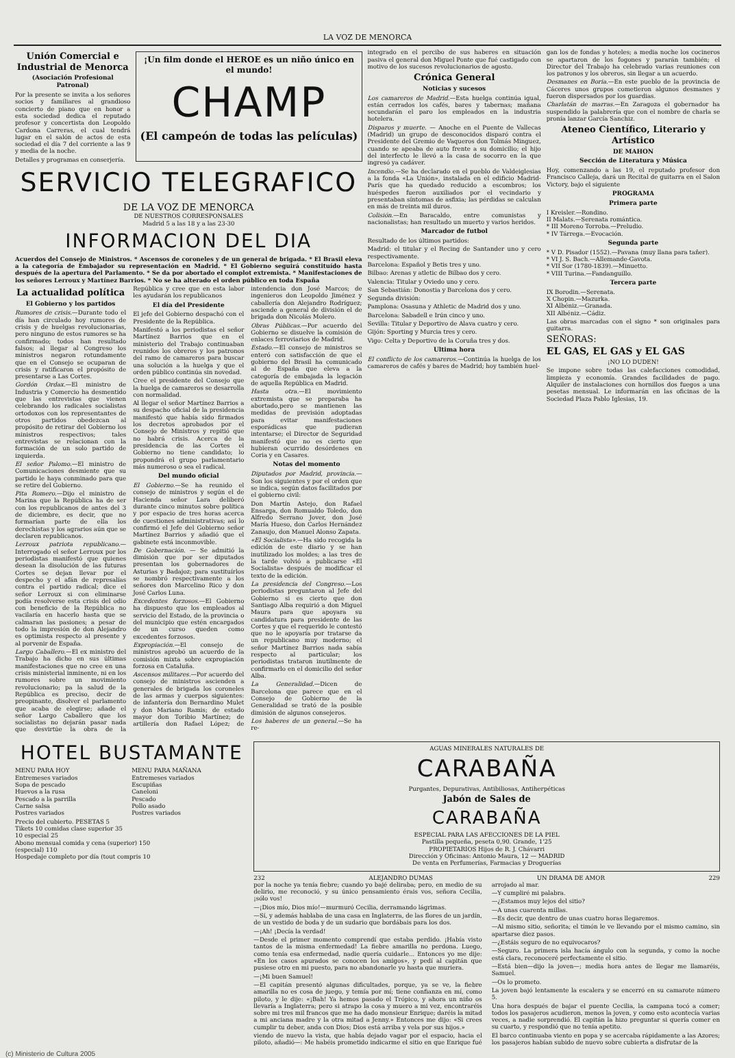LA VOZ DE MENORCA
Unión Comercial e Industrial de Menorca
(Asociación Profesional Patronal)
Por la presente se invita a los señores socios y familiares al grandioso concierto de piano que en honor a esta sociedad dedica el reputado profesor y concertista don Leopoldo Cardona Carreras, el cual tendrá lugar en el salón de actos de esta sociedad el día 7 del corriente a las 9 y media de la noche.
Detalles y programas en conserjería.
¡Un film donde el HEROE es un niño único en el mundo!
CHAMP
(El campeón de todas las películas)
SERVICIO TELEGRAFICO
DE LA VOZ DE MENORCA
DE NUESTROS CORRESPONSALES
Madrid 5 a las 18 y a las 23-30
INFORMACION DEL DIA
Acuerdos del Consejo de Ministros. * Ascensos de coroneles y de un general de brigada. * El Brasil eleva a la categoría de Embajador su representación en Madrid. * El Gobierno seguirá constituído hasta después de la apertura del Parlamento. * Se da por abortado el complot extremista. * Manifestaciones de los señores Lerroux y Martínez Barrios. * No se ha alterado el orden público en toda España
La actualidad política
El Gobierno y los partidos
Rumores de crisis.—Durante todo el día han circulado hoy rumores de crisis y de huelgas revolucionarias, pero ninguno de estos rumores se ha confirmado; todos han resultado falsos; al llegar al Congreso los ministros negaron rotundamente que en el Consejo se ocuparan de crisis y ratificaron el propósito de presentarse a Las Cortes.
Gordón Ordax.—El ministro de Industria y Comercio ha desmentido que las entrevistas que vienen celebrando los radicales socialistas ortodoxos con los representantes de otros partidos obedezcan al propósito de retirar del Gobierno los ministros respectivos; tales entrevistas se relacionan con la formación de un solo partido de izquierda.
El señor Palomo.—El ministro de Comunicaciones desmiente que su partido le haya conminado para que se retire del Gobierno.
Pita Romero.—Dijo el ministro de Marina que la República ha de ser con los republicanos de antes del 3 de diciembre, es decir, que no formarían parte de ella los derechistas y los agrarios aún que se declaren republicanos.
Lerroux patriota republicano.—Interrogado el señor Lerroux por los periodistas manifestó que quienes desean la disolución de las futuras Cortes se dejan llevar por el despecho y el afán de represalías contra el partido radical; dice el señor Lerroux si con eliminarse podía resolverse esta crisis del odio con beneficio de la República no vacilaría en hacerlo hasta que se calmaran las pasiones; a pesar de todo la impresión de don Alejandro es optimista respecto al presente y al porvenir de España.
Largo Caballero.—El ex ministro del Trabajo ha dicho en sus últimas manifestaciones que no cree en una crisis ministerial inminente, ni en los rumores sobre un movimiento revolucionario; pa la salud de la República es preciso, decir de preopinante, disolver el parlamento que acaba de elegirse; añade el señor Largo Caballero que los socialistas no dejarán pasar nada que desvirtúe la obra de la República y cree que en esta labor les ayudarán los republicanos
El día del Presidente
El jefe del Gobierno despachó con el Presidente de la República.
Manifestó a los periodistas el señor Martínez Barrios que en el ministerio del Trabajo continuaban reunidos los obreros y los patronos del ramo de camareros para buscar una solución a la huelga y que el orden público continúa sin novedad.
Cree el presidente del Consejo que la huelga de camareros se desarrolla con normalidad.
Al llegar el señor Martínez Barrios a su despacho oficial de la presidencia manifestó que había sido firmados los decretos aprobados por el Consejo de Ministros y repitió que no habrá crisis. Acerca de la presidencia de las Cortes el Gobierno no tiene candidato; lo propondrá el grupo parlamentario más numeroso o sea el radical.
Del mundo oficial
El Gobierno.—Se ha reunido el consejo de ministros y según el de Hacienda señor Lara deliberó durante cinco minutos sobre política y por espacio de tres horas acerca de cuestiones administrativas; así lo confirmó el Jefe del Gobierno señor Martínez Barrios y añadió que el gabinete está inconmovible.
De Gobernación. — Se admitió la dimisión que por ser diputados presentan los gobernadores de Asturias y Badajoz; para sustituírlos se nombró respectivamente a los señores don Marcelino Rico y don José Carlos Luna.
Excedentes forzosos.—El Gobierno ha dispuesto que los empleados al servicio del Estado, de la provincia o del municipio que estén encargados de un curso queden como excedentes forzosos.
Expropiación.—El consejo de ministros aprobó un acuerdo de la comisión mixta sobre expropiación forzosa en Cataluña.
Ascensos militares.—Por acuerdo del consejo de ministros ascienden a generales de brigada los coroneles de las armas y cuerpos siguientes: de infantería don Bernardino Mulet y don Mariano Ramis; de estado mayor don Toribio Martínez; de artillería don Rafael López; de intendencia don José Marcos; de ingenieros don Leopoldo Jiménez y caballería don Alejandro Rodríguez; asciende a general de división el de brigada don Nicolás Molero.
Obras Públicas.—Por acuerdo del Gobierno se disuelve la comisión de enlaces ferroviarios de Madrid.
Estado.—El consejo de ministros se enteró con satisfacción de que el gobierno del Brasil ha comunicado al de España que eleva a la categoría de embajada la legación de aquella República en Madrid.
Hasta otra.—El movimiento extremista que se preparaba ha abortado,pero se mantienen las medidas de previsión adoptadas para evitar manifestaciones esporádicas que pudieran intentarse; el Director de Seguridad manifestó que no es cierto que hubieran ocurrido desórdenes en Coria y en Casares.
Notas del momento
Diputados por Madrid, provincia.—Son los siguientes y por el orden que se indica, según datos facilitados por el gobierno civil:
Don Martín Astejo, don Rafael Ensarga, don Romualdo Toledo, don Alfredo Serrano Jover, don José María Hueso, don Carlos Hernández Zanaujo, don Manuel Alonso Zapata.
«El Socialista».—Ha sido recogida la edición de este diario y se han inutilizado los moldes; a las tres de la tarde volvió a publicarse «El Socialista» después de modificar el texto de la edición.
La presidencia del Congreso.—Los periodistas preguntaron al Jefe del Gobierno si es cierto que don Santiago Alba requirió a don Miguel Maura para que apoyara su candidatura para presidente de las Cortes y que el requerido le contestó que no le apoyaría por tratarse da un republicano muy moderno; el señor Martínez Barrios nada sabía respecto al particular; los periodistas trataron inutilmente de confirmarlo en el domicilio del señor Alba.
La Generalidad.—Dicen de Barcelona que parece que en el Consejo de Gobierno de la Generalidad se trató de la posible dimisión de algunos consejeros.
Los haberes de un general.—Se ha re-
integrado en el percibo de sus haberes en situación pasiva el general don Miguel Ponte que fué castigado con motivo de los sucesos revolucionarios de agosto.
Crónica General
Noticias y sucesos
Los camareros de Madrid.—Esta huelga continúa igual, están cerrados los cafés, bares y tabernas; mañana secundarán el paro los empleados en la industria hotelera.
Disparos y muerte. — Anoche en el Puente de Vallecas (Madrid) un grupo de desconocidos disparó contra el Presidente del Gremio de Vaqueros don Tolmás Minguez, cuando se apeaba de auto frente a su domicilio; el hijo del interfecto le llevó a la casa de socorro en la que ingresó ya cadáver.
Incendio.—Se ha declarado en el pueblo de Valdeiglesias a la fonda «La Unión», instalada en el edificio Madrid-París que ha quedado reducido a escombros; los huéspedes fueron auxiliados por el vecindario y presentaban síntomas de asfixia; las pérdidas se calculan en más de treinta mil duros.
Colisión.—En Baracaldo, entre comunistas y nacionalistas; han resultado un muerto y varios heridos.
Marcador de futbol
Resultado de los últimos partidos:
Madrid: el titular y el Recing de Santander uno y cero respectivamente.
Barcelona: Español y Betis tres y uno.
Bilbao: Arenas y atletic de Bilbao dos y cero.
Valencia: Titular y Oviedo uno y cero.
San Sebastián: Donostia y Barcelona dos y cero.
Segunda división:
Pamplona: Osasuna y Athletic de Madrid dos y uno.
Barcelona: Sabadell e Irún cinco y uno.
Sevilla: Titular y Deportivo de Alava cuatro y cero.
Gijón: Sporting y Murcia tres y cero.
Vigo: Celta y Deportivo de la Coruña tres y dos.
Ultima hora
El conflicto de los camareros.—Continúa la huelga de los camareros de cafés y bares de Madrid; hoy también huel-
gan los de fondas y hoteles; a media noche los cocineros se apartaron de los fogones y pararán también; el Director del Trabajo ha celebrado varias reuniones con los patronos y los obreros, sin llegar a un acuerdo.
Desmanes en Boria.—En este pueblo de la provincia de Cáceres unos grupos cometieron algunos desmanes y fueron dispersados por los guardias.
Charlatán de marras.—En Zaragoza el gobernador ha suspendido la palabrería que con el nombre de charla se pronía lanzar García Sanchiz.
Ateneo Científico, Literario y Artístico
DE MAHON
Sección de Literatura y Música
Hoy, comenzando a las 19, el reputado profesor don Francisco Calleja, dará un Recital de guitarra en el Salon Victory, bajo el siguiente
PROGRAMA
Primera parte
I Kreisler.—Rondino.
II Malats.—Serenata romántica.
* III Moreno Torroba.—Preludio.
* IV Tárrega.—Evocación.
Segunda parte
* V D. Pisador (1552).—Pavana (muy llana para tañer).
* VI J. S. Bach.—Allemande-Gavota.
* VII Sor (1780-1839).—Minuetto.
* VIII Turina.—Fandanguillo.
Tercera parte
IX Borodin.—Serenata.
X Chopin.—Mazurka.
XI Albéniz.—Granada.
XII Albéniz.—Cádiz.
Las obras marcadas con el signo * son originales para guitarra.
SEÑORAS:
EL GAS, EL GAS y EL GAS
¡NO LO DUDEN!
Se impone sobre todas las calefacciones comodidad, limpieza y economía. Grandes facilidades de pago. Alquiler de instalaciones con hornillos dos fuegos a una pesetas mensual. Le informarán en las oficinas de la Sociedad Plaza Pablo Iglesias, 19.
HOTEL BUSTAMANTE
MENU PARA HOY
Entremeses variados
Sopa de pescado
Huevos a la rusa
Pescado a la parrilla
Carne salsa
Postres variados
MENU PARA MAÑANA
Entremeses variados
Escupiñas
Caneloni
Pescado
Pollo asado
Postres variados
Precio del cubierto. PESETAS 5
Tikets 10 comidas clase superior 35
10 especial 25
Abono mensual comida y cena (superior) 150
(especial) 110
Hospedaje completo por día (tout compris 10
AGUAS MINERALES NATURALES DE
CARABAÑA
Purgantes, Depurativas, Antibiliosas, Antiherpéticas
Jabón de Sales de
CARABAÑA
ESPECIAL PARA LAS AFECCIONES DE LA PIEL
Pastilla pequeña, peseta 0,90. Grande, 1'25
PROPIETARIOS Hijos de R. J. Chávarri
Dirección y Oficinas: Antonio Maura, 12 — MADRID
De venta en Perfumerías, Farmacias y Droguerías
232 ALEJANDRO DUMAS UN DRAMA DE AMOR 229
por la noche ya tenía fiebre; cuando yo bajé deliraba; pero, en medio de su delirio, me reconoció, y su único pensamiento érais vos, señora Cecilia, ¡sólo vos!
—¡Dios mío, Dios mío!—murmuró Cecilia, derramando lágrimas.
—Sí, y además hablaba de una casa en Inglaterra, de las flores de un jardín, de un vestido de boda y de un sudario que bordábais para los dos.
—¡Ah! ¡Decía la verdad!
—Desde el primer momento comprendí que estaba perdido. ¡Había visto tantos de la misma enfermedad! La fiebre amarilla no perdona. Luego, como tenía esa enfermedad, nadie quería cuidarle... Entonces yo me dije: «En los casos apurados se conocen los amigos», y pedí al capitán que pusiese otro en mi puesto, para no abandonarle yo hasta que muriera.
—¡Mi buen Samuel!
—El capitán presentó algunas dificultades, porque, ya se ve, la fiebre amarilla no es cosa de juego, y temía por mí; tiene confianza en mí, como piloto, y le dije: «¡Bah! Ya hemos pasado el Trópico, y ahora un niño os llevaría a Inglaterra; pero si atrapo la cosa y muero a mi vez, encontraréis sobre mi tres mil francos que me ha dado monsieur Enrique; daréis la mitad a mi anciana madre y la otra mitad a Jenny.» Entonces me dijo: «Si crees cumplir tu deber, anda con Dios; Dios está arriba y vela por sus hijos.»
viendo de nuevo la vista, que había dejado vagar por el espacio, hacia el piloto, añadió—: Me habéis prometido indicarme el sitio en que Enrique fué arrojado al mar.
—Y cumpliré mi palabra.
—¿Estamos muy lejos del sitio?
—A unas cuarenta millas.
—Es decir, que dentro de unas cuatro horas llegaremos.
—Al mismo sitio, señorita; el timón le ve llevando por el mismo camino, sin apartarse diez pasos.
—¿Estáis seguro de no equivocaros?
—Seguro. La primera isla hacía ángulo con la segunda, y como la noche está clara, reconoceré perfectamente el sitio.
—Está bien—dijo la joven—; media hora antes de llegar me llamaréis, Samuel.
—Os lo prometo.
La joven bajó lentamente la escalera y se encerró en su camarote número 5.
Una hora después de bajar el puente Cecilia, la campana tocó a comer; todos los pasajeros acudieron, menos la joven, y como esto acontecía varias veces, a nadie sorprendió. El capitán la hizo preguntar si quería comer en su cuarto, y respondió que no tenía apetito.
El barco continuaba viento en popa y se acercaba rápidamente a las Azores; los pasajeros habían subido de nuevo sobre cubierta a disfrutar de la
(c) Ministerio de Cultura 2005